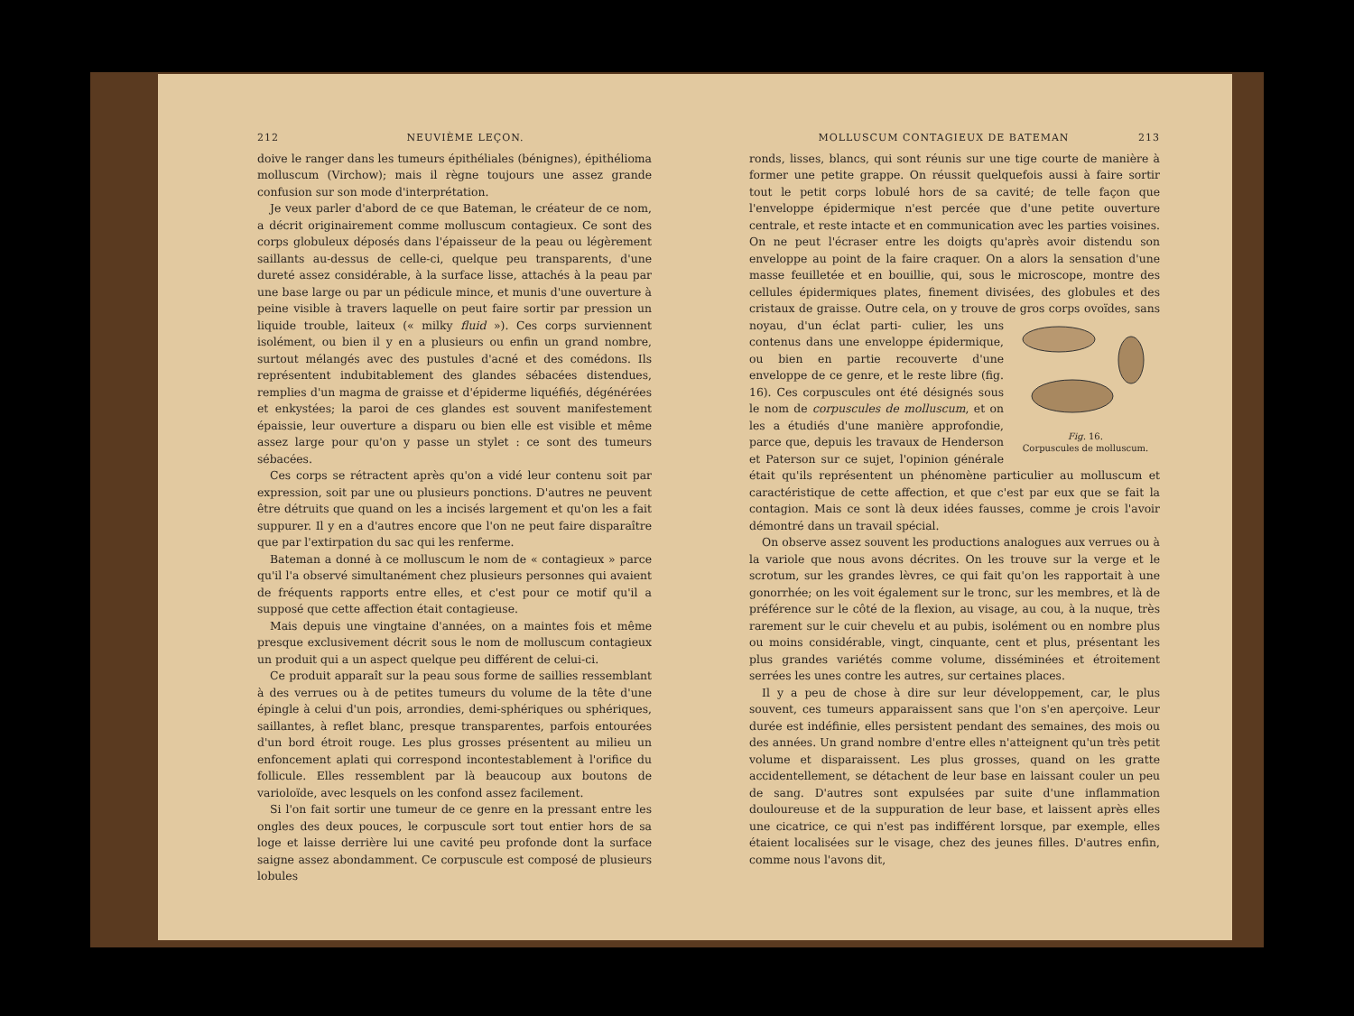212 NEUVIÈME LEÇON.
doive le ranger dans les tumeurs épithéliales (bénignes), épithélioma molluscum (Virchow); mais il règne toujours une assez grande confusion sur son mode d'interprétation.
Je veux parler d'abord de ce que Bateman, le créateur de ce nom, a décrit originairement comme molluscum contagieux. Ce sont des corps globuleux déposés dans l'épaisseur de la peau ou légèrement saillants au-dessus de celle-ci, quelque peu transparents, d'une dureté assez considérable, à la surface lisse, attachés à la peau par une base large ou par un pédicule mince, et munis d'une ouverture à peine visible à travers laquelle on peut faire sortir par pression un liquide trouble, laiteux (« milky fluid »). Ces corps surviennent isolément, ou bien il y en a plusieurs ou enfin un grand nombre, surtout mélangés avec des pustules d'acné et des comédons. Ils représentent indubitablement des glandes sébacées distendues, remplies d'un magma de graisse et d'épiderme liquéfiés, dégénérées et enkystées; la paroi de ces glandes est souvent manifestement épaissie, leur ouverture a disparu ou bien elle est visible et même assez large pour qu'on y passe un stylet : ce sont des tumeurs sébacées.
Ces corps se rétractent après qu'on a vidé leur contenu soit par expression, soit par une ou plusieurs ponctions. D'autres ne peuvent être détruits que quand on les a incisés largement et qu'on les a fait suppurer. Il y en a d'autres encore que l'on ne peut faire disparaître que par l'extirpation du sac qui les renferme.
Bateman a donné à ce molluscum le nom de « contagieux » parce qu'il l'a observé simultanément chez plusieurs personnes qui avaient de fréquents rapports entre elles, et c'est pour ce motif qu'il a supposé que cette affection était contagieuse.
Mais depuis une vingtaine d'années, on a maintes fois et même presque exclusivement décrit sous le nom de molluscum contagieux un produit qui a un aspect quelque peu différent de celui-ci.
Ce produit apparaît sur la peau sous forme de saillies ressemblant à des verrues ou à de petites tumeurs du volume de la tête d'une épingle à celui d'un pois, arrondies, demi-sphériques ou sphériques, saillantes, à reflet blanc, presque transparentes, parfois entourées d'un bord étroit rouge. Les plus grosses présentent au milieu un enfoncement aplati qui correspond incontestablement à l'orifice du follicule. Elles ressemblent par là beaucoup aux boutons de varioloïde, avec lesquels on les confond assez facilement.
Si l'on fait sortir une tumeur de ce genre en la pressant entre les ongles des deux pouces, le corpuscule sort tout entier hors de sa loge et laisse derrière lui une cavité peu profonde dont la surface saigne assez abondamment. Ce corpuscule est composé de plusieurs lobules
MOLLUSCUM CONTAGIEUX DE BATEMAN 213
ronds, lisses, blancs, qui sont réunis sur une tige courte de manière à former une petite grappe. On réussit quelquefois aussi à faire sortir tout le petit corps lobulé hors de sa cavité; de telle façon que l'enveloppe épidermique n'est percée que d'une petite ouverture centrale, et reste intacte et en communication avec les parties voisines. On ne peut l'écraser entre les doigts qu'après avoir distendu son enveloppe au point de la faire craquer. On a alors la sensation d'une masse feuilletée et en bouillie, qui, sous le microscope, montre des cellules épidermiques plates, finement divisées, des globules et des cristaux de graisse. Outre cela, on y trouve de gros corps ovoïdes, sans noyau, d'un éclat parti-
Fig. 16.
Corpuscules de molluscum. culier, les uns contenus dans une enveloppe épidermique, ou bien en partie recouverte d'une enveloppe de ce genre, et le reste libre (fig. 16). Ces corpuscules ont été désignés sous le nom de corpuscules de molluscum, et on les a étudiés d'une manière approfondie, parce que, depuis les travaux de Henderson et Paterson sur ce sujet, l'opinion générale était qu'ils représentent un phénomène particulier au molluscum et caractéristique de cette affection, et que c'est par eux que se fait la contagion. Mais ce sont là deux idées fausses, comme je crois l'avoir démontré dans un travail spécial.
On observe assez souvent les productions analogues aux verrues ou à la variole que nous avons décrites. On les trouve sur la verge et le scrotum, sur les grandes lèvres, ce qui fait qu'on les rapportait à une gonorrhée; on les voit également sur le tronc, sur les membres, et là de préférence sur le côté de la flexion, au visage, au cou, à la nuque, très rarement sur le cuir chevelu et au pubis, isolément ou en nombre plus ou moins considérable, vingt, cinquante, cent et plus, présentant les plus grandes variétés comme volume, disséminées et étroitement serrées les unes contre les autres, sur certaines places.
Il y a peu de chose à dire sur leur développement, car, le plus souvent, ces tumeurs apparaissent sans que l'on s'en aperçoive. Leur durée est indéfinie, elles persistent pendant des semaines, des mois ou des années. Un grand nombre d'entre elles n'atteignent qu'un très petit volume et disparaissent. Les plus grosses, quand on les gratte accidentellement, se détachent de leur base en laissant couler un peu de sang. D'autres sont expulsées par suite d'une inflammation douloureuse et de la suppuration de leur base, et laissent après elles une cicatrice, ce qui n'est pas indifférent lorsque, par exemple, elles étaient localisées sur le visage, chez des jeunes filles. D'autres enfin, comme nous l'avons dit,